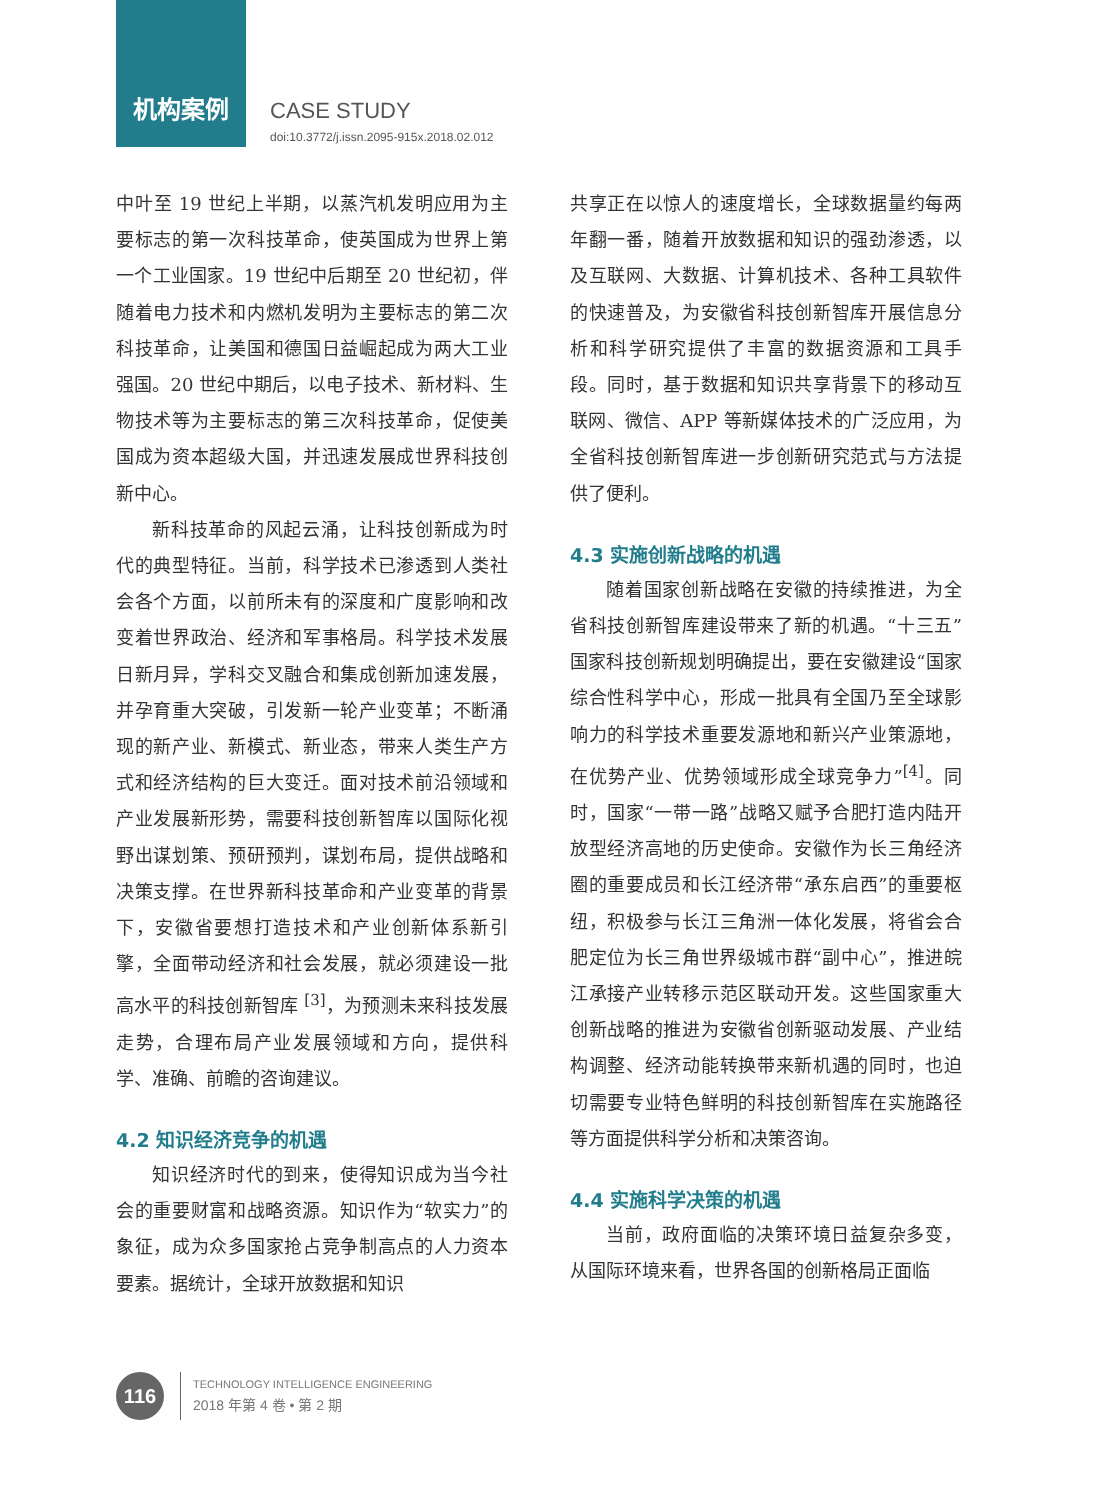机构案例 CASE STUDY
doi:10.3772/j.issn.2095-915x.2018.02.012
中叶至 19 世纪上半期，以蒸汽机发明应用为主要标志的第一次科技革命，使英国成为世界上第一个工业国家。19 世纪中后期至 20 世纪初，伴随着电力技术和内燃机发明为主要标志的第二次科技革命，让美国和德国日益崛起成为两大工业强国。20 世纪中期后，以电子技术、新材料、生物技术等为主要标志的第三次科技革命，促使美国成为资本超级大国，并迅速发展成世界科技创新中心。
新科技革命的风起云涌，让科技创新成为时代的典型特征。当前，科学技术已渗透到人类社会各个方面，以前所未有的深度和广度影响和改变着世界政治、经济和军事格局。科学技术发展日新月异，学科交叉融合和集成创新加速发展，并孕育重大突破，引发新一轮产业变革；不断涌现的新产业、新模式、新业态，带来人类生产方式和经济结构的巨大变迁。面对技术前沿领域和产业发展新形势，需要科技创新智库以国际化视野出谋划策、预研预判，谋划布局，提供战略和决策支撑。在世界新科技革命和产业变革的背景下，安徽省要想打造技术和产业创新体系新引擎，全面带动经济和社会发展，就必须建设一批高水平的科技创新智库 <sup>[3]</sup>，为预测未来科技发展走势，合理布局产业发展领域和方向，提供科学、准确、前瞻的咨询建议。
4.2 知识经济竞争的机遇
知识经济时代的到来，使得知识成为当今社会的重要财富和战略资源。知识作为“软实力”的象征，成为众多国家抢占竞争制高点的人力资本要素。据统计，全球开放数据和知识
共享正在以惊人的速度增长，全球数据量约每两年翻一番，随着开放数据和知识的强劲渗透，以及互联网、大数据、计算机技术、各种工具软件的快速普及，为安徽省科技创新智库开展信息分析和科学研究提供了丰富的数据资源和工具手段。同时，基于数据和知识共享背景下的移动互联网、微信、APP 等新媒体技术的广泛应用，为全省科技创新智库进一步创新研究范式与方法提供了便利。
4.3 实施创新战略的机遇
随着国家创新战略在安徽的持续推进，为全省科技创新智库建设带来了新的机遇。“十三五”国家科技创新规划明确提出，要在安徽建设“国家综合性科学中心，形成一批具有全国乃至全球影响力的科学技术重要发源地和新兴产业策源地，在优势产业、优势领域形成全球竞争力”<sup>[4]</sup>。同时，国家“一带一路”战略又赋予合肥打造内陆开放型经济高地的历史使命。安徽作为长三角经济圈的重要成员和长江经济带“承东启西”的重要枢纽，积极参与长江三角洲一体化发展，将省会合肥定位为长三角世界级城市群“副中心”，推进皖江承接产业转移示范区联动开发。这些国家重大创新战略的推进为安徽省创新驱动发展、产业结构调整、经济动能转换带来新机遇的同时，也迫切需要专业特色鲜明的科技创新智库在实施路径等方面提供科学分析和决策咨询。
4.4 实施科学决策的机遇
当前，政府面临的决策环境日益复杂多变，从国际环境来看，世界各国的创新格局正面临
116
TECHNOLOGY INTELLIGENCE ENGINEERING
2018 年第 4 卷 • 第 2 期